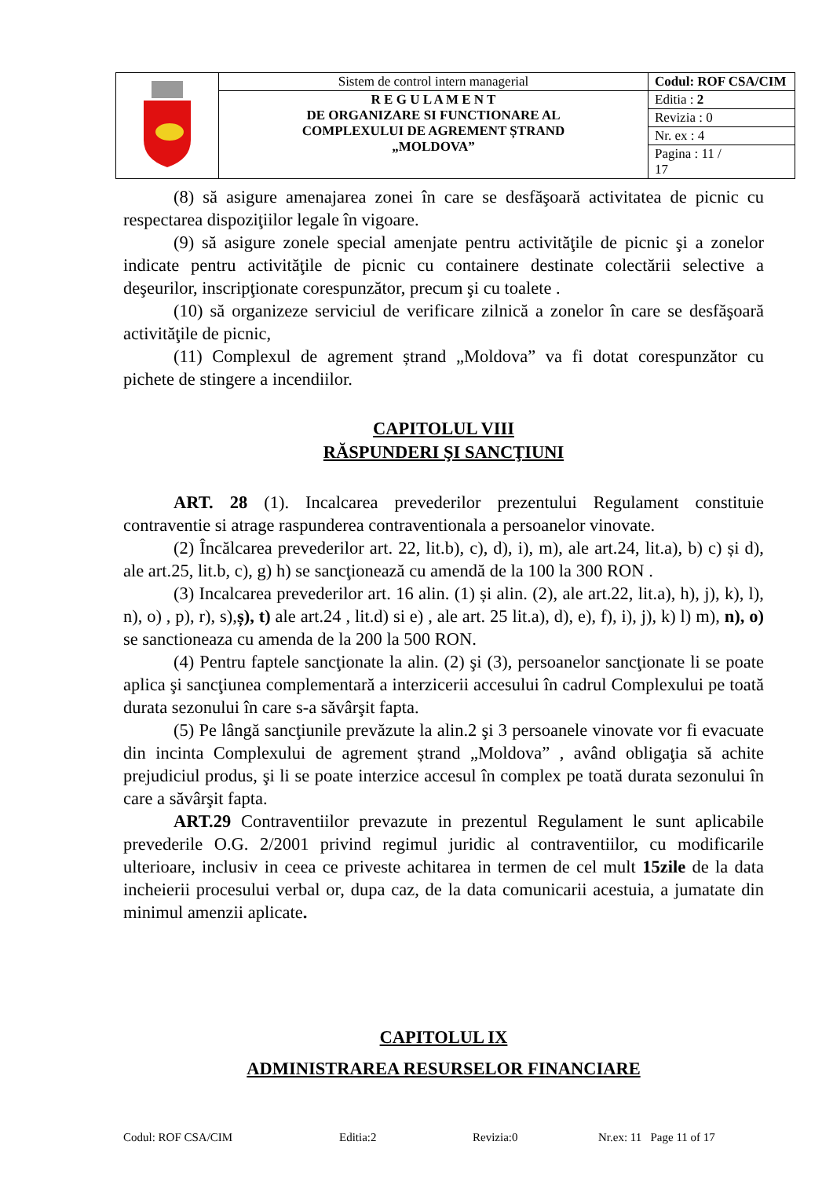| | Sistem de control intern managerial | Codul: ROF CSA/CIM |
| | R E G U L A M E N T DE ORGANIZARE SI FUNCTIONARE AL COMPLEXULUI DE AGREMENT ȘTRAND „MOLDOVA” | Editia : 2 |
| | | Revizia : 0 |
| | | Nr. ex : 4 |
| | | Pagina : 11 / 17 |
(8) să asigure amenajarea zonei în care se desfăşoară activitatea de picnic cu respectarea dispoziţiilor legale în vigoare.
(9) să asigure zonele special amenjate pentru activităţile de picnic şi a zonelor indicate pentru activităţile de picnic cu containere destinate colectării selective a deşeurilor, inscripţionate corespunzător, precum şi cu toalete .
(10) să organizeze serviciul de verificare zilnică a zonelor în care se desfăşoară activităţile de picnic,
(11) Complexul de agrement ștrand „Moldova” va fi dotat corespunzător cu pichete de stingere a incendiilor.
CAPITOLUL VIII
RĂSPUNDERI ŞI SANCŢIUNI
ART. 28 (1). Incalcarea prevederilor prezentului Regulament constituie contraventie si atrage raspunderea contraventionala a persoanelor vinovate.
(2) Încălcarea prevederilor art. 22, lit.b), c), d), i), m), ale art.24, lit.a), b) c) și d), ale art.25, lit.b, c), g) h) se sancţionează cu amendă de la 100 la 300 RON .
(3) Incalcarea prevederilor art. 16 alin. (1) și alin. (2), ale art.22, lit.a), h), j), k), l), n), o) , p), r), s),ș), t) ale art.24 , lit.d) si e) , ale art. 25 lit.a), d), e), f), i), j), k) l) m), n), o) se sanctioneaza cu amenda de la 200 la 500 RON.
(4) Pentru faptele sancţionate la alin. (2) şi (3), persoanelor sancţionate li se poate aplica şi sancţiunea complementară a interzicerii accesului în cadrul Complexului pe toată durata sezonului în care s-a săvârşit fapta.
(5) Pe lângă sancţiunile prevăzute la alin.2 şi 3 persoanele vinovate vor fi evacuate din incinta Complexului de agrement ștrand „Moldova” , având obligaţia să achite prejudiciul produs, şi li se poate interzice accesul în complex pe toată durata sezonului în care a săvârşit fapta.
ART.29 Contraventiilor prevazute in prezentul Regulament le sunt aplicabile prevederile O.G. 2/2001 privind regimul juridic al contraventiilor, cu modificarile ulterioare, inclusiv in ceea ce priveste achitarea in termen de cel mult 15zile de la data incheierii procesului verbal or, dupa caz, de la data comunicarii acestuia, a jumatate din minimul amenzii aplicate.
CAPITOLUL IX
ADMINISTRAREA RESURSELOR FINANCIARE
Codul: ROF CSA/CIM Editia:2 Revizia:0 Nr.ex: 11 Page 11 of 17